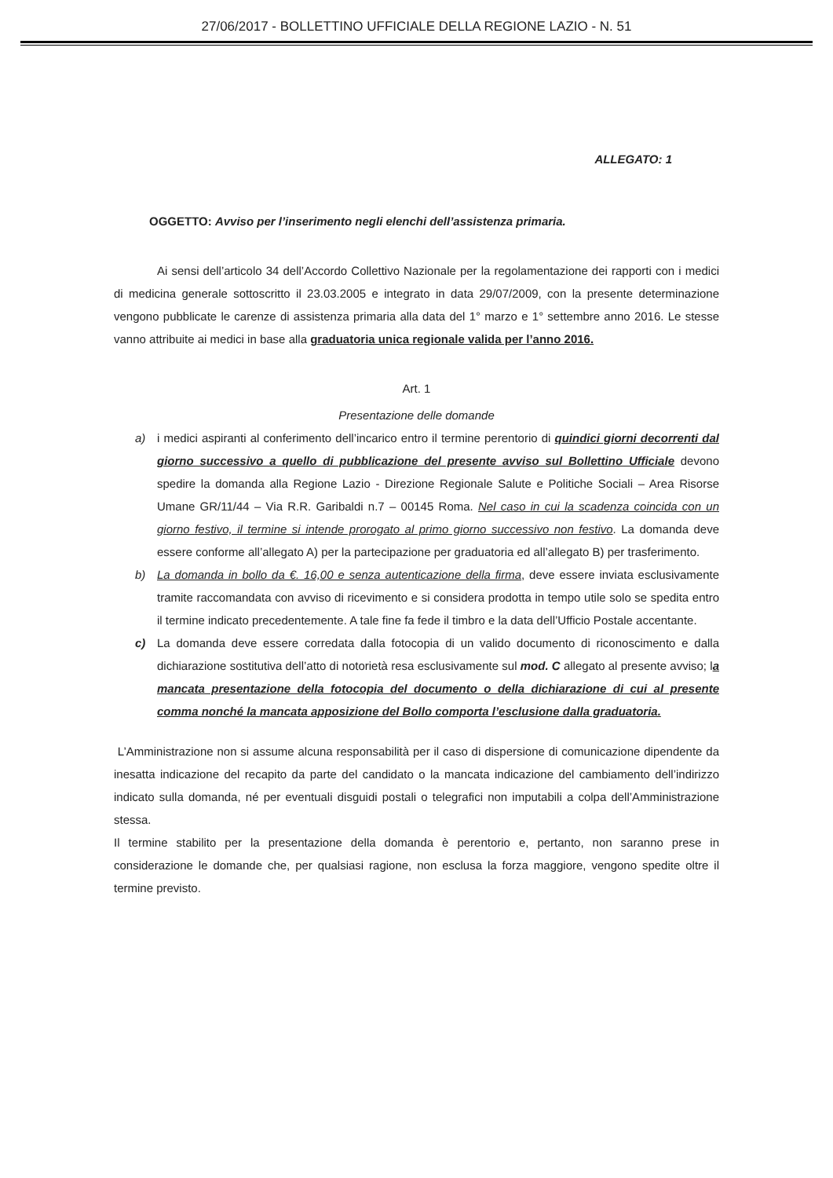27/06/2017 - BOLLETTINO UFFICIALE DELLA REGIONE LAZIO - N. 51
ALLEGATO: 1
OGGETTO: Avviso per l’inserimento negli elenchi dell’assistenza primaria.
Ai sensi dell’articolo 34 dell’Accordo Collettivo Nazionale per la regolamentazione dei rapporti con i medici di medicina generale sottoscritto il 23.03.2005 e integrato in data 29/07/2009, con la presente determinazione vengono pubblicate le carenze di assistenza primaria alla data del 1° marzo e 1° settembre anno 2016. Le stesse vanno attribuite ai medici in base alla graduatoria unica regionale valida per l’anno 2016.
Art. 1
Presentazione delle domande
a) i medici aspiranti al conferimento dell’incarico entro il termine perentorio di quindici giorni decorrenti dal giorno successivo a quello di pubblicazione del presente avviso sul Bollettino Ufficiale devono spedire la domanda alla Regione Lazio - Direzione Regionale Salute e Politiche Sociali – Area Risorse Umane GR/11/44 – Via R.R. Garibaldi n.7 – 00145 Roma. Nel caso in cui la scadenza coincida con un giorno festivo, il termine si intende prorogato al primo giorno successivo non festivo. La domanda deve essere conforme all’allegato A) per la partecipazione per graduatoria ed all’allegato B) per trasferimento.
b) La domanda in bollo da €. 16,00 e senza autenticazione della firma, deve essere inviata esclusivamente tramite raccomandata con avviso di ricevimento e si considera prodotta in tempo utile solo se spedita entro il termine indicato precedentemente. A tale fine fa fede il timbro e la data dell’Ufficio Postale accentante.
c) La domanda deve essere corredata dalla fotocopia di un valido documento di riconoscimento e dalla dichiarazione sostitutiva dell’atto di notorietà resa esclusivamente sul mod. C allegato al presente avviso; la mancata presentazione della fotocopia del documento o della dichiarazione di cui al presente comma nonché la mancata apposizione del Bollo comporta l’esclusione dalla graduatoria.
L’Amministrazione non si assume alcuna responsabilità per il caso di dispersione di comunicazione dipendente da inesatta indicazione del recapito da parte del candidato o la mancata indicazione del cambiamento dell’indirizzo indicato sulla domanda, né per eventuali disguidi postali o telegrafici non imputabili a colpa dell’Amministrazione stessa.
Il termine stabilito per la presentazione della domanda è perentorio e, pertanto, non saranno prese in considerazione le domande che, per qualsiasi ragione, non esclusa la forza maggiore, vengono spedite oltre il termine previsto.